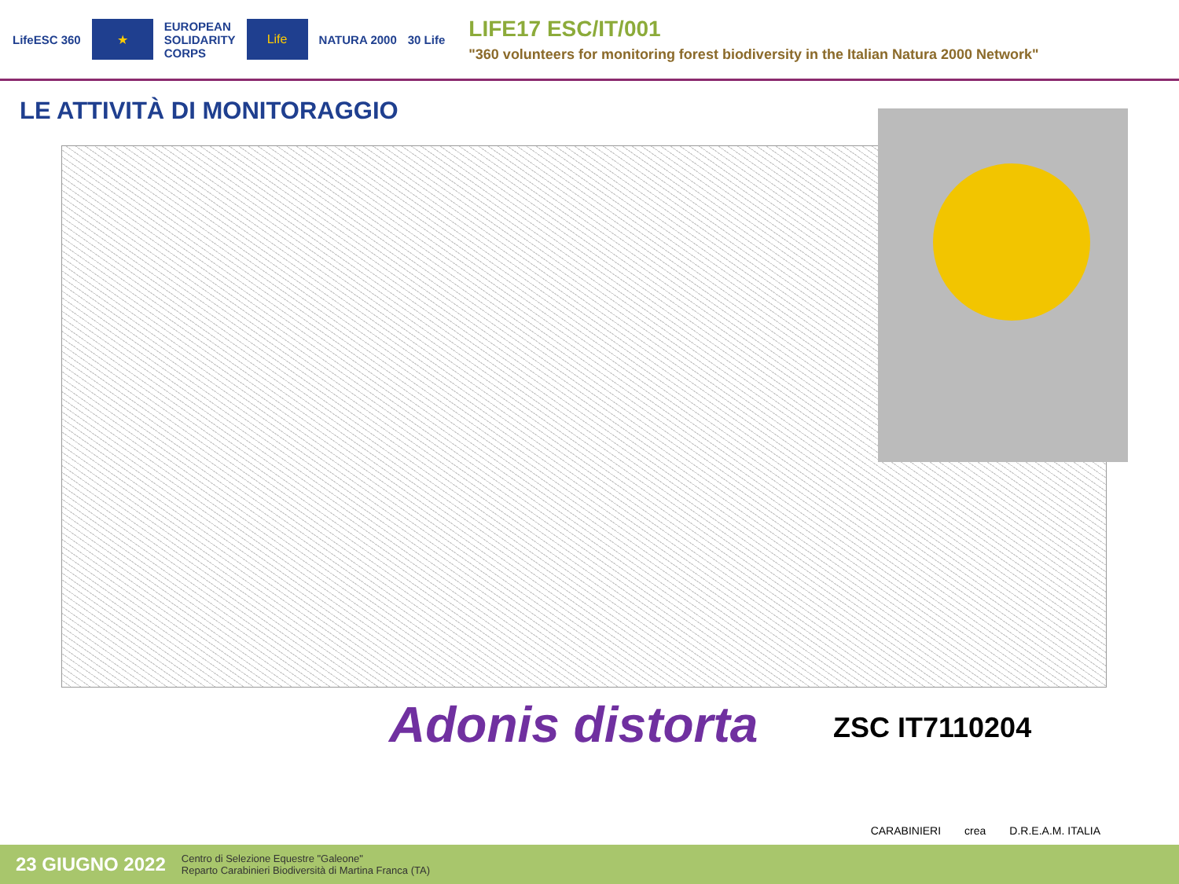LifeESC 360
★
EUROPEAN
SOLIDARITY
CORPS
Life
NATURA 2000 30 Life
LIFE17 ESC/IT/001
"360 volunteers for monitoring forest biodiversity in the Italian Natura 2000 Network"
LE ATTIVITÀ DI MONITORAGGIO
Adonis distorta ZSC IT7110204
CARABINIERI crea D.R.E.A.M. ITALIA
23 GIUGNO 2022 Centro di Selezione Equestre "Galeone"
Reparto Carabinieri Biodiversità di Martina Franca (TA)